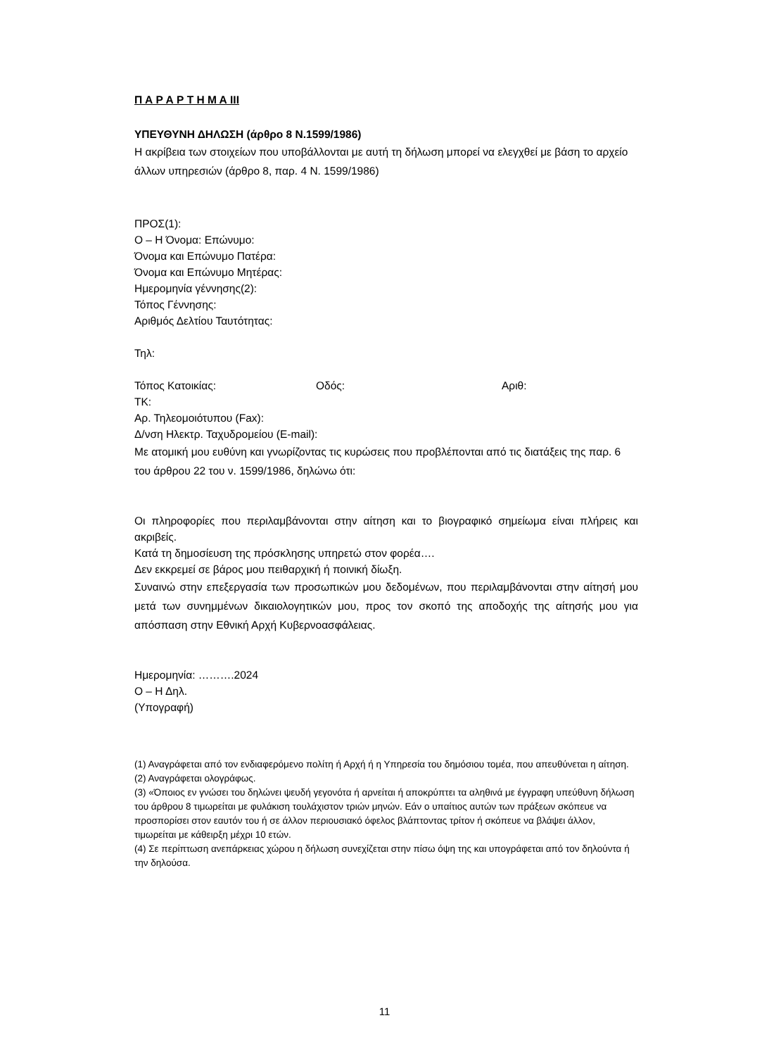Π Α Ρ Α Ρ Τ Η Μ Α ΙΙΙ
ΥΠΕΥΘΥΝΗ ΔΗΛΩΣΗ (άρθρο 8 Ν.1599/1986)
Η ακρίβεια των στοιχείων που υποβάλλονται με αυτή τη δήλωση μπορεί να ελεγχθεί με βάση το αρχείο άλλων υπηρεσιών (άρθρο 8, παρ. 4 Ν. 1599/1986)
ΠΡΟΣ(1):
Ο – Η Όνομα: Επώνυμο:
Όνομα και Επώνυμο Πατέρα:
Όνομα και Επώνυμο Μητέρας:
Ημερομηνία γέννησης(2):
Τόπος Γέννησης:
Αριθμός Δελτίου Ταυτότητας:
Τηλ:
Τόπος Κατοικίας: Οδός: Αριθ:
ΤΚ:
Αρ. Τηλεομοιότυπου (Fax):
Δ/νση Ηλεκτρ. Ταχυδρομείου (E-mail):
Με ατομική μου ευθύνη και γνωρίζοντας τις κυρώσεις που προβλέπονται από τις διατάξεις της παρ. 6 του άρθρου 22 του ν. 1599/1986, δηλώνω ότι:
Οι πληροφορίες που περιλαμβάνονται στην αίτηση και το βιογραφικό σημείωμα είναι πλήρεις και ακριβείς.
Κατά τη δημοσίευση της πρόσκλησης υπηρετώ στον φορέα….
Δεν εκκρεμεί σε βάρος μου πειθαρχική ή ποινική δίωξη.
Συναινώ στην επεξεργασία των προσωπικών μου δεδομένων, που περιλαμβάνονται στην αίτησή μου μετά των συνημμένων δικαιολογητικών μου, προς τον σκοπό της αποδοχής της αίτησής μου για απόσπαση στην Εθνική Αρχή Κυβερνοασφάλειας.
Ημερομηνία: ……….2024
Ο – Η Δηλ.
(Υπογραφή)
(1) Αναγράφεται από τον ενδιαφερόμενο πολίτη ή Αρχή ή η Υπηρεσία του δημόσιου τομέα, που απευθύνεται η αίτηση.
(2) Αναγράφεται ολογράφως.
(3) «Όποιος εν γνώσει του δηλώνει ψευδή γεγονότα ή αρνείται ή αποκρύπτει τα αληθινά με έγγραφη υπεύθυνη δήλωση του άρθρου 8 τιμωρείται με φυλάκιση τουλάχιστον τριών μηνών. Εάν ο υπαίτιος αυτών των πράξεων σκόπευε να προσπορίσει στον εαυτόν του ή σε άλλον περιουσιακό όφελος βλάπτοντας τρίτον ή σκόπευε να βλάψει άλλον, τιμωρείται με κάθειρξη μέχρι 10 ετών.
(4) Σε περίπτωση ανεπάρκειας χώρου η δήλωση συνεχίζεται στην πίσω όψη της και υπογράφεται από τον δηλούντα ή την δηλούσα.
11